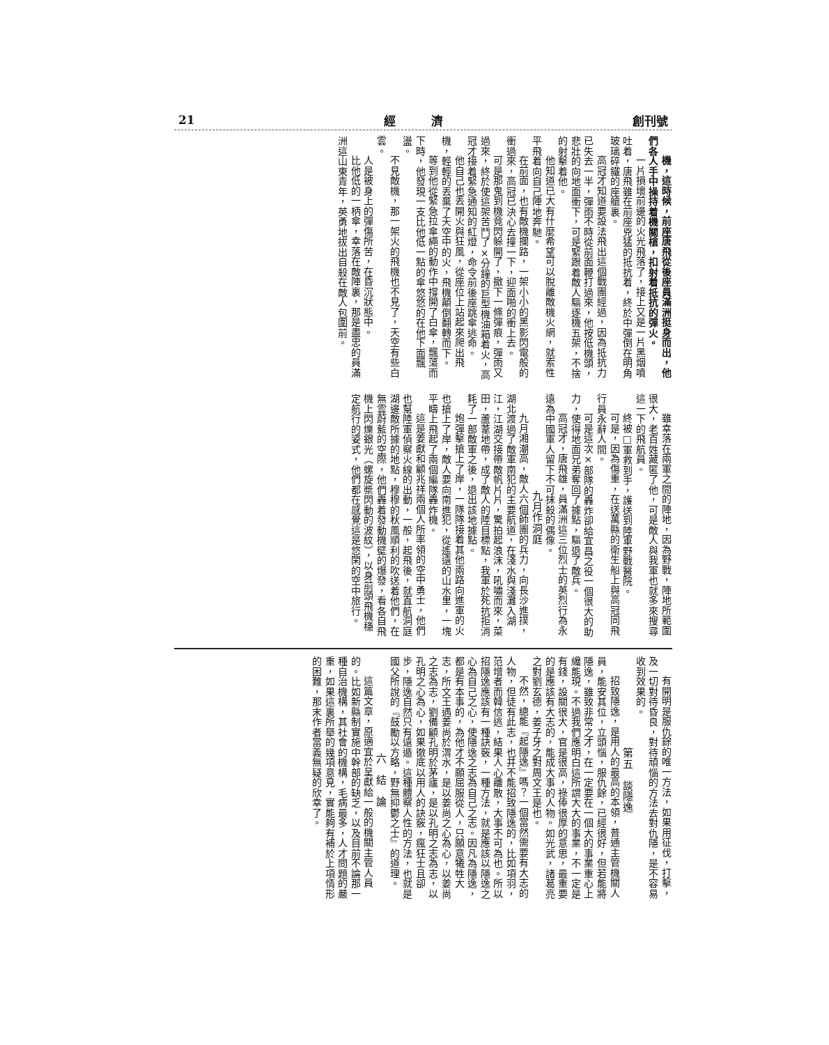創刊號 經　　　濟 21
機，這時候，前座唐飛從後座員滿洲挺身而出，他們各人手中操持着機關槍，扣射着抵抗的彈火。
一片損壞前邊的火光飛落了，接上又是一片黑烟噴吐着，唐飛雖在前座兇猛的抵抗着，終於中彈倒在明角玻璃碎鐵的座艙裏。
高冠才知道要設法飛出這個戰團經過，因為抵抗力已失去一半，彈雨不時從前面鞭打過來，他按低機頭，悲壯的向地面衝下，可是緊跟着敵人驅逐機五架，不捨的射擊着他。
他知道已大有什麼希望可以脫離敵機火網，就索性平飛着向自己陣地奔馳。
在前面，也有敵機攔路，一架小小的黑影閃電般的衝過來，高冠已決心去撞一下，迎面啪的衝上去。
可是那鬼到機竟閃躲開了，撤下一條彈痕，彈雨又過來，終於使這架苦鬥了×分鐘的巨型機油箱着火，高冠才接着緊急通知的紅燈，命令前後座跳傘逃命。
他自己也丟開火與狂風，從座位上站起來爬出飛機，輕輕的丟棄了天空中的火，飛機顛倒翻轉而下。
等到他從緊急拉傘繩的動作中撐開了白傘，飄蕩而下時，他發現一支比他低一點的傘悠悠的在他下面飄盪。
不見敵機，那一架火的飛機也不見了，天空有些白雲。
人是被身上的彈傷所苦，在昏沉狀態中。
比他低的一柄傘，幸落在敵陣裏，那是盡忠的員滿洲這山東青年，英勇地拔出自殺在敵人包圍前。
雖幸落在兩軍之間的陣地，因為野戰，陣地所範圍很大，老百姓藏匿了他，可是敵人與我軍也就多來搜尋這一下的飛航員。
終被□軍救到手，護送到陸軍野戰醫院。
可是，因為傷重，在送萬縣的衛生船上與高冠同飛行員永辭人間。
可是這次×部隊的轟炸卻給宜昌之役一個很大的助力，使得地面兄弟奪回了據點，驅退了敵兵。
高冠才，唐飛雄，員滿洲這三位烈士的英烈行為永遠為中國軍人留下不可抹殺的偶像。
九月作洞庭
九月湘潮高，敵人六個師團的兵力，向長沙進撲，湖北渡過了敵軍南犯的主要航道，在淺水與淺灘入湖江，江湖交接帶敵帆片片，驚拍起浪沫，吼嘯而來，菜田，蘆葦地帶，成了敵人的陸目標點，我軍於死抗拒消耗了一部敵軍之後，退出該地據點。
炮彈擊搶上了岸，一隊隊接着其他兩路向進軍的火也搶上了岸，敵人要向南進犯，從遙遠的山水里，一塊平疇上飛起了兩個編隊轟炸機。
這是姜獻和顧兆祥兩個人所率領的空中勇士，他們也幫陸軍偵察火線的出動，一般，起飛後，就直航洞庭湖邊敵所據的地點，穆穆的秋風順利的吹送着他們，在無雲蔚藍的空際，他們轟着發動機壁的爆發，看各自飛機上閃爍銀光（螺旋槳閃動的波紋），以身前頭飛機穩定航行的姿式，他們都在感覺這是悠閑的空中旅行。
有開明是服仇餘的唯一方法，如果用征伐，打擊，及一切對待昏良，對待頑惱的方法去對仇隱，是不容易收到效果的。
第五　談隱逸
招致隱逸，是用人的最高的本領，普通主管機關人員，能安其位，立頭惱，服仇餘，已經很好，但若能將隱逸，雖致非常之才，在一定要在一個大的事業重心上纔能現。不過我們應明白這所謂大大的事業，不一定是有錢，設關很大，官是很高，祿俸很厚的意思，最重要的是應該有大志的，能成大事的人物。如光武，諸葛亮之對劉玄德，姜子牙之對周文王是也。
不然，總能『起隱逸』嗎？一個當然需要有大志的人物，但徒有此志，也并不能招致隱逸的，比如項羽，范增者而韓信逃，結果人心離散，大事不可為也。所以招隱逸應該有一種訣竅，一種方法，就是應該以隱逸之心為自己之心，使隱逸之志為自己之志。因凡為隱逸，都是有本事的，為他才不願屈服從人，只願意犧牲大志，所文王遇姜尚於渭水，是以姜尚之心為心，以姜尚之志為志，劉備顧孔明於茅廬，是以孔明之志為志，以孔明之心為心，如果徹底以用人的訣竅，瘋狂士且卻步，隱逸自然只有遠遁。這種體察人性的方法，也就是國父所說的『鼓勵以方略，野無抑鬱之士』的道理。
六　結　論
這篇文章，原適宜於呈獻給一般的機關主管人員的。比如新縣制實施中幹部的缺乏，以及目前不論那一種自治機構，其社會的機構，毛病最多，人才問題的嚴重，如果這裏所舉的幾項意見，實能夠有補於上項情形的困難，那末作者當義無疑的欣幸了。